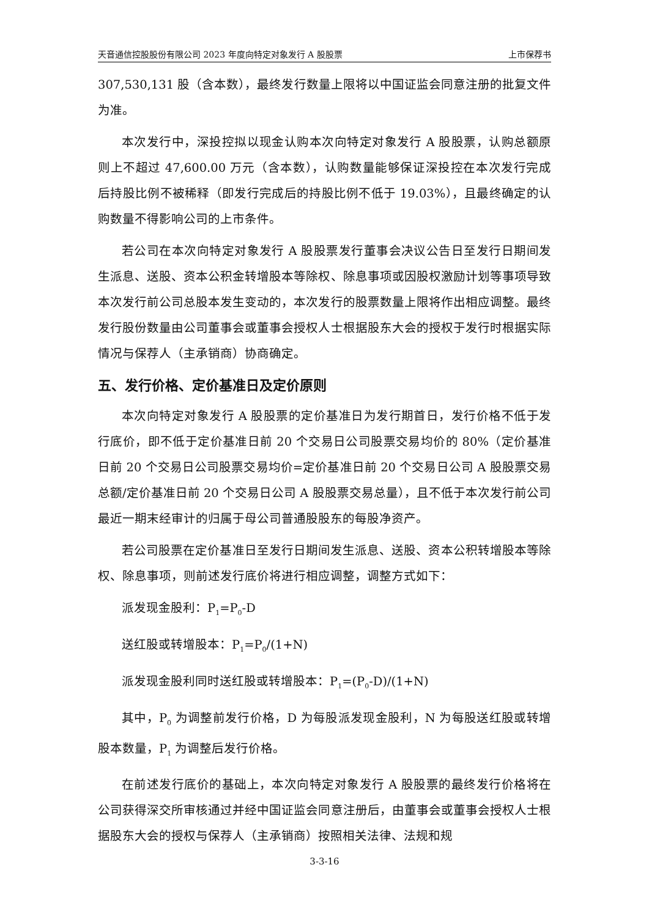天音通信控股股份有限公司 2023 年度向特定对象发行 A 股股票 上市保荐书
307,530,131 股（含本数），最终发行数量上限将以中国证监会同意注册的批复文件为准。
本次发行中，深投控拟以现金认购本次向特定对象发行 A 股股票，认购总额原则上不超过 47,600.00 万元（含本数），认购数量能够保证深投控在本次发行完成后持股比例不被稀释（即发行完成后的持股比例不低于 19.03%），且最终确定的认购数量不得影响公司的上市条件。
若公司在本次向特定对象发行 A 股股票发行董事会决议公告日至发行日期间发生派息、送股、资本公积金转增股本等除权、除息事项或因股权激励计划等事项导致本次发行前公司总股本发生变动的，本次发行的股票数量上限将作出相应调整。最终发行股份数量由公司董事会或董事会授权人士根据股东大会的授权于发行时根据实际情况与保荐人（主承销商）协商确定。
五、发行价格、定价基准日及定价原则
本次向特定对象发行 A 股股票的定价基准日为发行期首日，发行价格不低于发行底价，即不低于定价基准日前 20 个交易日公司股票交易均价的 80%（定价基准日前 20 个交易日公司股票交易均价=定价基准日前 20 个交易日公司 A 股股票交易总额/定价基准日前 20 个交易日公司 A 股股票交易总量），且不低于本次发行前公司最近一期末经审计的归属于母公司普通股股东的每股净资产。
若公司股票在定价基准日至发行日期间发生派息、送股、资本公积转增股本等除权、除息事项，则前述发行底价将进行相应调整，调整方式如下：
派发现金股利：P<sub>1</sub>=P<sub>0</sub>-D
送红股或转增股本：P<sub>1</sub>=P<sub>0</sub>/(1+N)
派发现金股利同时送红股或转增股本：P<sub>1</sub>=(P<sub>0</sub>-D)/(1+N)
其中，P<sub>0</sub> 为调整前发行价格，D 为每股派发现金股利，N 为每股送红股或转增股本数量，P<sub>1</sub> 为调整后发行价格。
在前述发行底价的基础上，本次向特定对象发行 A 股股票的最终发行价格将在公司获得深交所审核通过并经中国证监会同意注册后，由董事会或董事会授权人士根据股东大会的授权与保荐人（主承销商）按照相关法律、法规和规
3-3-16